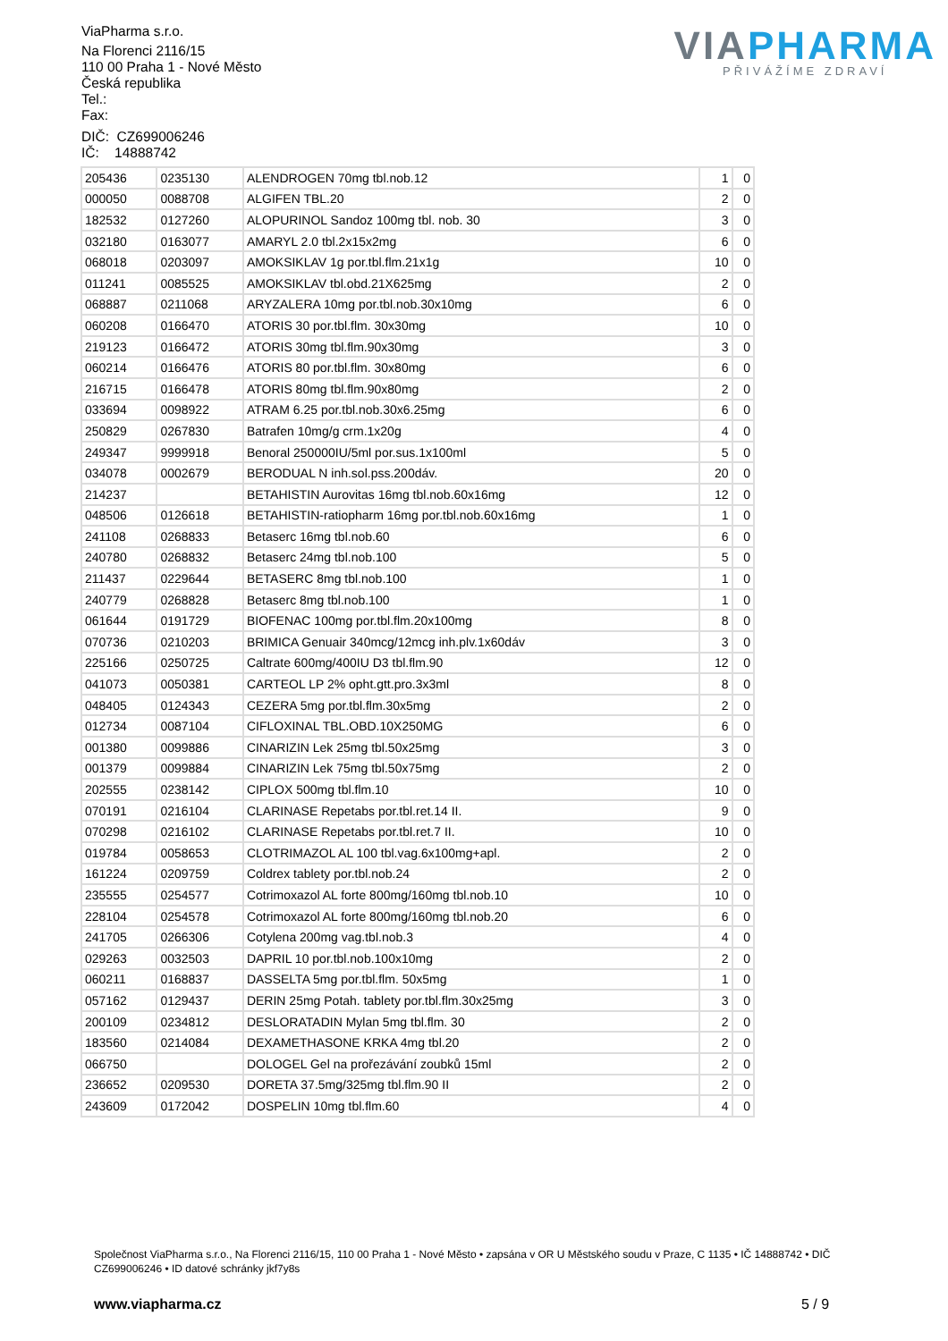ViaPharma s.r.o.
Na Florenci 2116/15
110 00 Praha 1 - Nové Město
Česká republika
Tel.:
Fax:
DIČ: CZ699006246
IČ: 14888742
VIAPHARMA
PŘIVÁŽÍME ZDRAVÍ
| 205436 | 0235130 | ALENDROGEN 70mg tbl.nob.12 | 1 | 0 |
| 000050 | 0088708 | ALGIFEN TBL.20 | 2 | 0 |
| 182532 | 0127260 | ALOPURINOL Sandoz 100mg tbl. nob. 30 | 3 | 0 |
| 032180 | 0163077 | AMARYL 2.0 tbl.2x15x2mg | 6 | 0 |
| 068018 | 0203097 | AMOKSIKLAV 1g por.tbl.flm.21x1g | 10 | 0 |
| 011241 | 0085525 | AMOKSIKLAV tbl.obd.21X625mg | 2 | 0 |
| 068887 | 0211068 | ARYZALERA 10mg por.tbl.nob.30x10mg | 6 | 0 |
| 060208 | 0166470 | ATORIS 30 por.tbl.flm. 30x30mg | 10 | 0 |
| 219123 | 0166472 | ATORIS 30mg tbl.flm.90x30mg | 3 | 0 |
| 060214 | 0166476 | ATORIS 80 por.tbl.flm. 30x80mg | 6 | 0 |
| 216715 | 0166478 | ATORIS 80mg tbl.flm.90x80mg | 2 | 0 |
| 033694 | 0098922 | ATRAM 6.25 por.tbl.nob.30x6.25mg | 6 | 0 |
| 250829 | 0267830 | Batrafen 10mg/g crm.1x20g | 4 | 0 |
| 249347 | 9999918 | Benoral 250000IU/5ml por.sus.1x100ml | 5 | 0 |
| 034078 | 0002679 | BERODUAL N inh.sol.pss.200dáv. | 20 | 0 |
| 214237 | | BETAHISTIN Aurovitas 16mg tbl.nob.60x16mg | 12 | 0 |
| 048506 | 0126618 | BETAHISTIN-ratiopharm 16mg por.tbl.nob.60x16mg | 1 | 0 |
| 241108 | 0268833 | Betaserc 16mg tbl.nob.60 | 6 | 0 |
| 240780 | 0268832 | Betaserc 24mg tbl.nob.100 | 5 | 0 |
| 211437 | 0229644 | BETASERC 8mg tbl.nob.100 | 1 | 0 |
| 240779 | 0268828 | Betaserc 8mg tbl.nob.100 | 1 | 0 |
| 061644 | 0191729 | BIOFENAC 100mg por.tbl.flm.20x100mg | 8 | 0 |
| 070736 | 0210203 | BRIMICA Genuair 340mcg/12mcg inh.plv.1x60dáv | 3 | 0 |
| 225166 | 0250725 | Caltrate 600mg/400IU D3 tbl.flm.90 | 12 | 0 |
| 041073 | 0050381 | CARTEOL LP 2% opht.gtt.pro.3x3ml | 8 | 0 |
| 048405 | 0124343 | CEZERA 5mg por.tbl.flm.30x5mg | 2 | 0 |
| 012734 | 0087104 | CIFLOXINAL TBL.OBD.10X250MG | 6 | 0 |
| 001380 | 0099886 | CINARIZIN Lek 25mg tbl.50x25mg | 3 | 0 |
| 001379 | 0099884 | CINARIZIN Lek 75mg tbl.50x75mg | 2 | 0 |
| 202555 | 0238142 | CIPLOX 500mg tbl.flm.10 | 10 | 0 |
| 070191 | 0216104 | CLARINASE Repetabs por.tbl.ret.14 II. | 9 | 0 |
| 070298 | 0216102 | CLARINASE Repetabs por.tbl.ret.7 II. | 10 | 0 |
| 019784 | 0058653 | CLOTRIMAZOL AL 100 tbl.vag.6x100mg+apl. | 2 | 0 |
| 161224 | 0209759 | Coldrex tablety por.tbl.nob.24 | 2 | 0 |
| 235555 | 0254577 | Cotrimoxazol AL forte 800mg/160mg tbl.nob.10 | 10 | 0 |
| 228104 | 0254578 | Cotrimoxazol AL forte 800mg/160mg tbl.nob.20 | 6 | 0 |
| 241705 | 0266306 | Cotylena 200mg vag.tbl.nob.3 | 4 | 0 |
| 029263 | 0032503 | DAPRIL 10 por.tbl.nob.100x10mg | 2 | 0 |
| 060211 | 0168837 | DASSELTA 5mg por.tbl.flm. 50x5mg | 1 | 0 |
| 057162 | 0129437 | DERIN 25mg Potah. tablety por.tbl.flm.30x25mg | 3 | 0 |
| 200109 | 0234812 | DESLORATADIN Mylan 5mg tbl.flm. 30 | 2 | 0 |
| 183560 | 0214084 | DEXAMETHASONE KRKA 4mg tbl.20 | 2 | 0 |
| 066750 | | DOLOGEL Gel na prořezávání zoubků 15ml | 2 | 0 |
| 236652 | 0209530 | DORETA 37.5mg/325mg tbl.flm.90 II | 2 | 0 |
| 243609 | 0172042 | DOSPELIN 10mg tbl.flm.60 | 4 | 0 |
Společnost ViaPharma s.r.o., Na Florenci 2116/15, 110 00 Praha 1 - Nové Město • zapsána v OR U Městského soudu v Praze, C 1135 • IČ 14888742 • DIČ CZ699006246 • ID datové schránky jkf7y8s
www.viapharma.cz 5 / 9